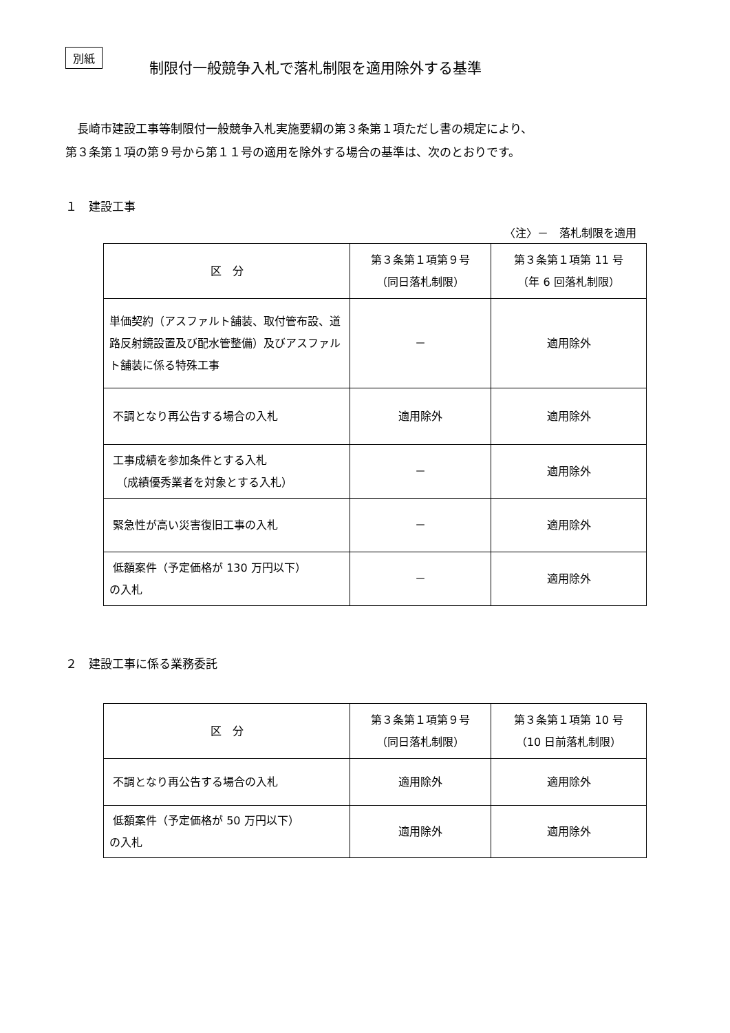別紙
制限付一般競争入札で落札制限を適用除外する基準
　長崎市建設工事等制限付一般競争入札実施要綱の第３条第１項ただし書の規定により、
第３条第１項の第９号から第１１号の適用を除外する場合の基準は、次のとおりです。
１　建設工事
〈注〉－　落札制限を適用
| 区 分 | 第３条第１項第９号 （同日落札制限） | 第３条第１項第 11 号 （年 6 回落札制限） |
| --- | --- | --- |
| 単価契約（アスファルト舗装、取付管布設、道路反射鏡設置及び配水管整備）及びアスファルト舗装に係る特殊工事 | － | 適用除外 |
| 不調となり再公告する場合の入札 | 適用除外 | 適用除外 |
| 工事成績を参加条件とする入札 （成績優秀業者を対象とする入札） | － | 適用除外 |
| 緊急性が高い災害復旧工事の入札 | － | 適用除外 |
| 低額案件（予定価格が 130 万円以下） の入札 | － | 適用除外 |
２　建設工事に係る業務委託
| 区 分 | 第３条第１項第９号 （同日落札制限） | 第３条第１項第 10 号 （10 日前落札制限） |
| --- | --- | --- |
| 不調となり再公告する場合の入札 | 適用除外 | 適用除外 |
| 低額案件（予定価格が 50 万円以下） の入札 | 適用除外 | 適用除外 |